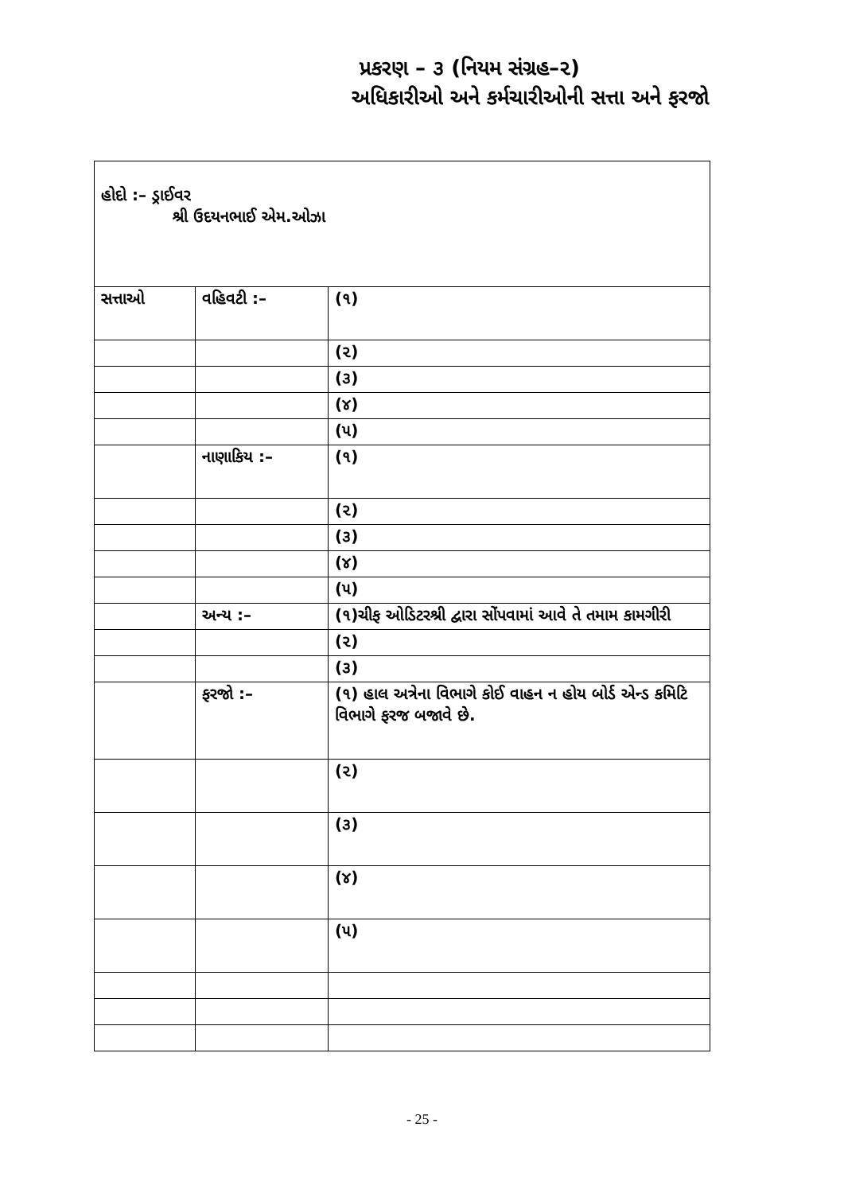પ્રકરણ – ૩ (નિયમ સંગ્રહ–૨)
અધિકારીઓ અને કર્મચારીઓની સત્તા અને ફરજો
| હોદો :– ડ્રાઈવર શ્રી ઉદયનભાઈ એમ.ઓઝા | | |
| સત્તાઓ | વહિવટી :– | (૧) |
| | | (૨) |
| | | (૩) |
| | | (૪) |
| | | (૫) |
| | નાણાકિય :– | (૧) |
| | | (૨) |
| | | (૩) |
| | | (૪) |
| | | (૫) |
| | અન્ય :– | (૧)ચીફ ઓડિટરશ્રી દ્વારા સોંપવામાં આવે તે તમામ કામગીરી |
| | | (૨) |
| | | (૩) |
| | ફરજો :– | (૧) હાલ અત્રેના વિભાગે કોઈ વાહન ન હોય બોર્ડ એન્ડ કમિટિ વિભાગે ફરજ બજાવે છે. |
| | | (૨) |
| | | (૩) |
| | | (૪) |
| | | (૫) |
- 25 -